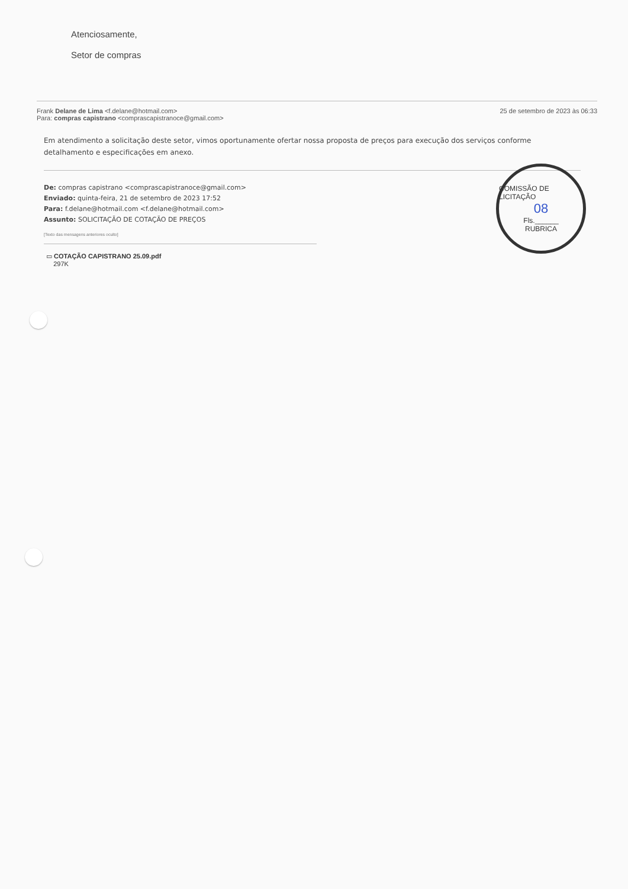Atenciosamente,
Setor de compras
Frank Delane de Lima <f.delane@hotmail.com>
Para: compras capistrano <comprascapistranoce@gmail.com>
25 de setembro de 2023 às 06:33
Em atendimento a solicitação deste setor, vimos oportunamente ofertar nossa proposta de preços para execução dos serviços conforme detalhamento e especificações em anexo.
De: compras capistrano <comprascapistranoce@gmail.com>
Enviado: quinta-feira, 21 de setembro de 2023 17:52
Para: f.delane@hotmail.com <f.delane@hotmail.com>
Assunto: SOLICITAÇÃO DE COTAÇÃO DE PREÇOS
[Texto das mensagens anteriores oculto]
▭ COTAÇÃO CAPISTRANO 25.09.pdf
297K
COMISSÃO DE LICITAÇÃO
08
Fls.______
RUBRICA